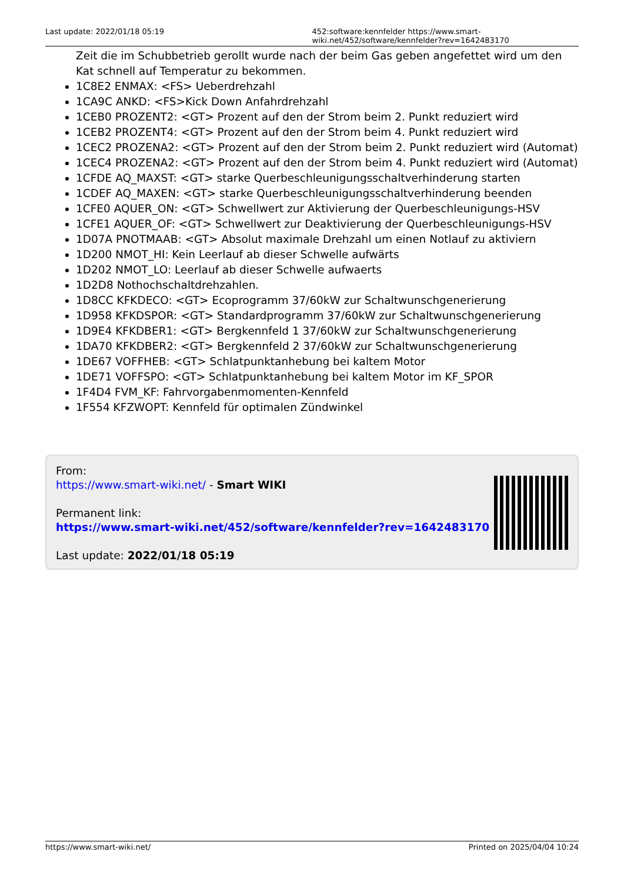Last update: 2022/01/18 05:19 452:software:kennfelder https://www.smart-wiki.net/452/software/kennfelder?rev=1642483170
Zeit die im Schubbetrieb gerollt wurde nach der beim Gas geben angefettet wird um den Kat schnell auf Temperatur zu bekommen.
1C8E2 ENMAX: <FS> Ueberdrehzahl
1CA9C ANKD: <FS>Kick Down Anfahrdrehzahl
1CEB0 PROZENT2: <GT> Prozent auf den der Strom beim 2. Punkt reduziert wird
1CEB2 PROZENT4: <GT> Prozent auf den der Strom beim 4. Punkt reduziert wird
1CEC2 PROZENA2: <GT> Prozent auf den der Strom beim 2. Punkt reduziert wird (Automat)
1CEC4 PROZENA2: <GT> Prozent auf den der Strom beim 4. Punkt reduziert wird (Automat)
1CFDE AQ_MAXST: <GT> starke Querbeschleunigungsschaltverhinderung starten
1CDEF AQ_MAXEN: <GT> starke Querbeschleunigungsschaltverhinderung beenden
1CFE0 AQUER_ON: <GT> Schwellwert zur Aktivierung der Querbeschleunigungs-HSV
1CFE1 AQUER_OF: <GT> Schwellwert zur Deaktivierung der Querbeschleunigungs-HSV
1D07A PNOTMAAB: <GT> Absolut maximale Drehzahl um einen Notlauf zu aktiviern
1D200 NMOT_HI: Kein Leerlauf ab dieser Schwelle aufwärts
1D202 NMOT_LO: Leerlauf ab dieser Schwelle aufwaerts
1D2D8 Nothochschaltdrehzahlen.
1D8CC KFKDECO: <GT> Ecoprogramm 37/60kW zur Schaltwunschgenerierung
1D958 KFKDSPOR: <GT> Standardprogramm 37/60kW zur Schaltwunschgenerierung
1D9E4 KFKDBER1: <GT> Bergkennfeld 1 37/60kW zur Schaltwunschgenerierung
1DA70 KFKDBER2: <GT> Bergkennfeld 2 37/60kW zur Schaltwunschgenerierung
1DE67 VOFFHEB: <GT> Schlatpunktanhebung bei kaltem Motor
1DE71 VOFFSPO: <GT> Schlatpunktanhebung bei kaltem Motor im KF_SPOR
1F4D4 FVM_KF: Fahrvorgabenmomenten-Kennfeld
1F554 KFZWOPT: Kennfeld für optimalen Zündwinkel
From:
https://www.smart-wiki.net/ - Smart WIKI
Permanent link:
https://www.smart-wiki.net/452/software/kennfelder?rev=1642483170
Last update: 2022/01/18 05:19
https://www.smart-wiki.net/ Printed on 2025/04/04 10:24